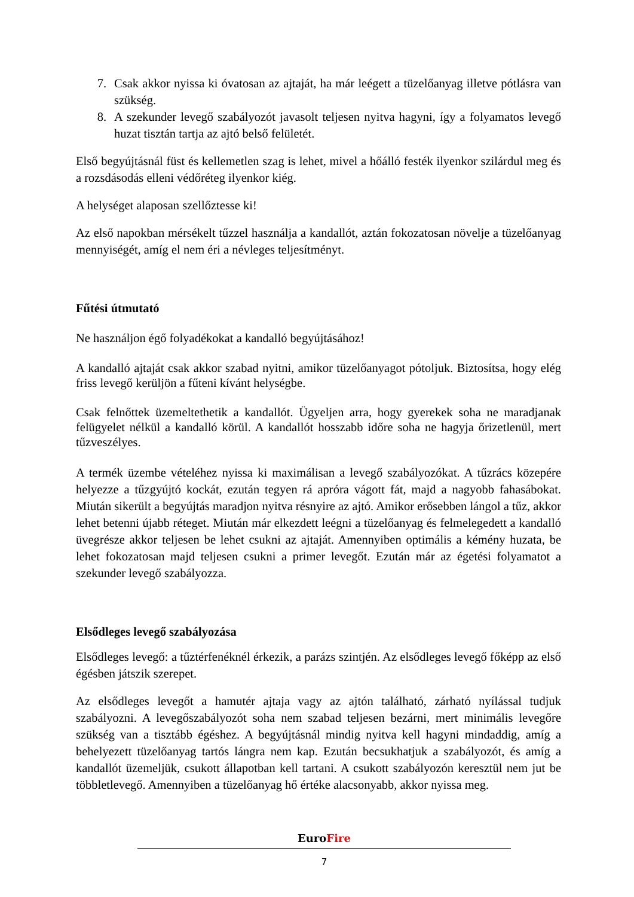7. Csak akkor nyissa ki óvatosan az ajtaját, ha már leégett a tüzelőanyag illetve pótlásra van szükség.
8. A szekunder levegő szabályozót javasolt teljesen nyitva hagyni, így a folyamatos levegő huzat tisztán tartja az ajtó belső felületét.
Első begyújtásnál füst és kellemetlen szag is lehet, mivel a hőálló festék ilyenkor szilárdul meg és a rozsdásodás elleni védőréteg ilyenkor kiég.
A helységet alaposan szellőztesse ki!
Az első napokban mérsékelt tűzzel használja a kandallót, aztán fokozatosan növelje a tüzelőanyag mennyiségét, amíg el nem éri a névleges teljesítményt.
Fűtési útmutató
Ne használjon égő folyadékokat a kandalló begyújtásához!
A kandalló ajtaját csak akkor szabad nyitni, amikor tüzelőanyagot pótoljuk. Biztosítsa, hogy elég friss levegő kerüljön a fűteni kívánt helységbe.
Csak felnőttek üzemeltethetik a kandallót. Ügyeljen arra, hogy gyerekek soha ne maradjanak felügyelet nélkül a kandalló körül. A kandallót hosszabb időre soha ne hagyja őrizetlenül, mert tűzveszélyes.
A termék üzembe vételéhez nyissa ki maximálisan a levegő szabályozókat. A tűzrács közepére helyezze a tűzgyújtó kockát, ezután tegyen rá apróra vágott fát, majd a nagyobb fahasábokat. Miután sikerült a begyújtás maradjon nyitva résnyire az ajtó. Amikor erősebben lángol a tűz, akkor lehet betenni újabb réteget. Miután már elkezdett leégni a tüzelőanyag és felmelegedett a kandalló üvegrésze akkor teljesen be lehet csukni az ajtaját. Amennyiben optimális a kémény huzata, be lehet fokozatosan majd teljesen csukni a primer levegőt. Ezután már az égetési folyamatot a szekunder levegő szabályozza.
Elsődleges levegő szabályozása
Elsődleges levegő: a tűztérfenéknél érkezik, a parázs szintjén. Az elsődleges levegő főképp az első égésben játszik szerepet.
Az elsődleges levegőt a hamutér ajtaja vagy az ajtón található, zárható nyílással tudjuk szabályozni. A levegőszabályozót soha nem szabad teljesen bezárni, mert minimális levegőre szükség van a tisztább égéshez. A begyújtásnál mindig nyitva kell hagyni mindaddig, amíg a behelyezett tüzelőanyag tartós lángra nem kap. Ezután becsukhatjuk a szabályozót, és amíg a kandallót üzemeljük, csukott állapotban kell tartani. A csukott szabályozón keresztül nem jut be többletlevegő. Amennyiben a tüzelőanyag hő értéke alacsonyabb, akkor nyissa meg.
EuroFire
7